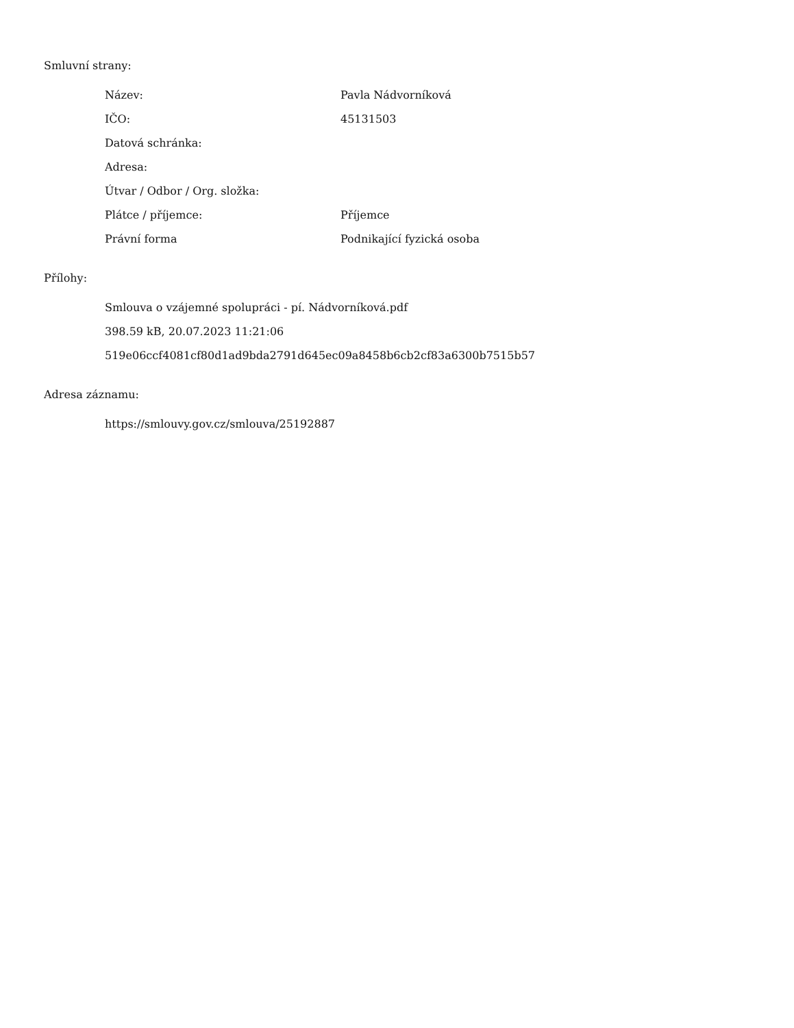Smluvní strany:
| Název: | Pavla Nádvorníková |
| IČO: | 45131503 |
| Datová schránka: | |
| Adresa: | |
| Útvar / Odbor / Org. složka: | |
| Plátce / příjemce: | Příjemce |
| Právní forma | Podnikající fyzická osoba |
Přílohy:
Smlouva o vzájemné spolupráci - pí. Nádvorníková.pdf
398.59 kB, 20.07.2023 11:21:06
519e06ccf4081cf80d1ad9bda2791d645ec09a8458b6cb2cf83a6300b7515b57
Adresa záznamu:
https://smlouvy.gov.cz/smlouva/25192887